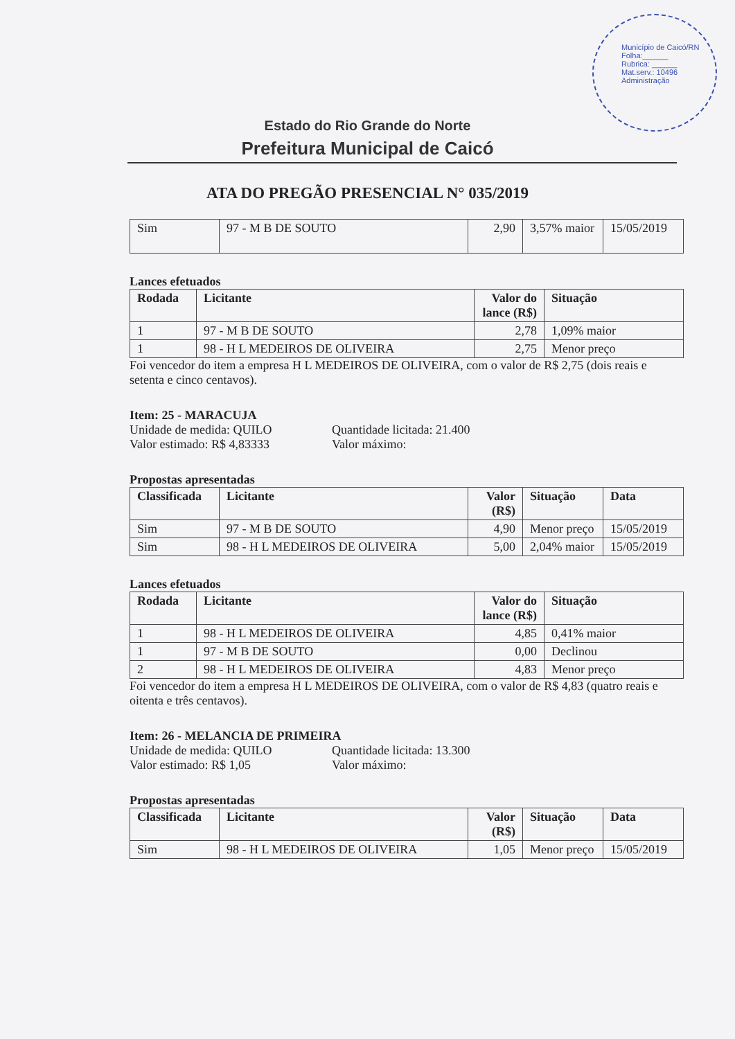Município de Caicó/RN
Folha:______
Rubrica: ______
Mat.serv.: 10496
Administração
Estado do Rio Grande do Norte
Prefeitura Municipal de Caicó
ATA DO PREGÃO PRESENCIAL N° 035/2019
| Sim | 97 - M B DE SOUTO | 2,90 | 3,57% maior | 15/05/2019 |
Lances efetuados
| Rodada | Licitante | Valor do lance (R$) | Situação |
| --- | --- | --- | --- |
| 1 | 97 - M B DE SOUTO | 2,78 | 1,09% maior |
| 1 | 98 - H L MEDEIROS DE OLIVEIRA | 2,75 | Menor preço |
Foi vencedor do item a empresa H L MEDEIROS DE OLIVEIRA, com o valor de R$ 2,75 (dois reais e setenta e cinco centavos).
Item: 25 - MARACUJA
Unidade de medida: QUILO Quantidade licitada: 21.400
Valor estimado: R$ 4,83333 Valor máximo:
Propostas apresentadas
| Classificada | Licitante | Valor (R$) | Situação | Data |
| --- | --- | --- | --- | --- |
| Sim | 97 - M B DE SOUTO | 4,90 | Menor preço | 15/05/2019 |
| Sim | 98 - H L MEDEIROS DE OLIVEIRA | 5,00 | 2,04% maior | 15/05/2019 |
Lances efetuados
| Rodada | Licitante | Valor do lance (R$) | Situação |
| --- | --- | --- | --- |
| 1 | 98 - H L MEDEIROS DE OLIVEIRA | 4,85 | 0,41% maior |
| 1 | 97 - M B DE SOUTO | 0,00 | Declinou |
| 2 | 98 - H L MEDEIROS DE OLIVEIRA | 4,83 | Menor preço |
Foi vencedor do item a empresa H L MEDEIROS DE OLIVEIRA, com o valor de R$ 4,83 (quatro reais e oitenta e três centavos).
Item: 26 - MELANCIA DE PRIMEIRA
Unidade de medida: QUILO Quantidade licitada: 13.300
Valor estimado: R$ 1,05 Valor máximo:
Propostas apresentadas
| Classificada | Licitante | Valor (R$) | Situação | Data |
| --- | --- | --- | --- | --- |
| Sim | 98 - H L MEDEIROS DE OLIVEIRA | 1,05 | Menor preço | 15/05/2019 |